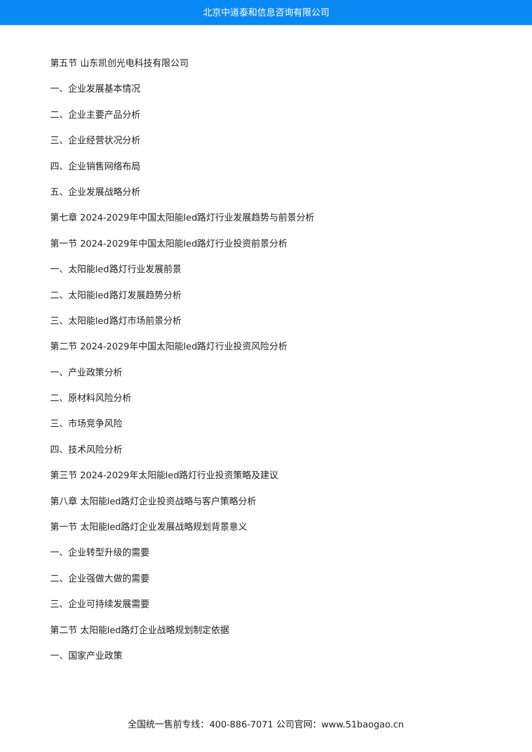北京中道泰和信息咨询有限公司
第五节 山东凯创光电科技有限公司
一、企业发展基本情况
二、企业主要产品分析
三、企业经营状况分析
四、企业销售网络布局
五、企业发展战略分析
第七章 2024-2029年中国太阳能led路灯行业发展趋势与前景分析
第一节 2024-2029年中国太阳能led路灯行业投资前景分析
一、太阳能led路灯行业发展前景
二、太阳能led路灯发展趋势分析
三、太阳能led路灯市场前景分析
第二节 2024-2029年中国太阳能led路灯行业投资风险分析
一、产业政策分析
二、原材料风险分析
三、市场竞争风险
四、技术风险分析
第三节 2024-2029年太阳能led路灯行业投资策略及建议
第八章 太阳能led路灯企业投资战略与客户策略分析
第一节 太阳能led路灯企业发展战略规划背景意义
一、企业转型升级的需要
二、企业强做大做的需要
三、企业可持续发展需要
第二节 太阳能led路灯企业战略规划制定依据
一、国家产业政策
全国统一售前专线：400-886-7071 公司官网：www.51baogao.cn